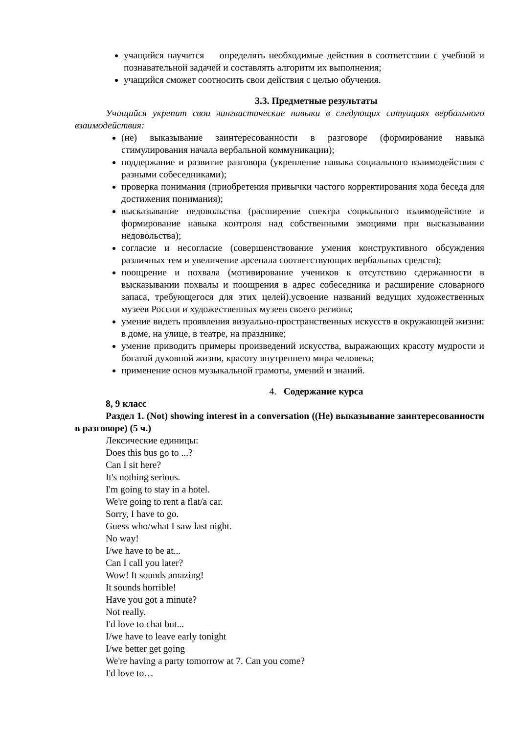учащийся научится определять необходимые действия в соответствии с учебной и познавательной задачей и составлять алгоритм их выполнения;
учащийся сможет соотносить свои действия с целью обучения.
3.3. Предметные результаты
Учащийся укрепит свои лингвистические навыки в следующих ситуациях вербального взаимодействия:
(не) выказывание заинтересованности в разговоре (формирование навыка стимулирования начала вербальной коммуникации);
поддержание и развитие разговора (укрепление навыка социального взаимодействия с разными собеседниками);
проверка понимания (приобретения привычки частого корректирования хода беседа для достижения понимания);
высказывание недовольства (расширение спектра социального взаимодействие и формирование навыка контроля над собственными эмоциями при высказывании недовольства);
согласие и несогласие (совершенствование умения конструктивного обсуждения различных тем и увеличение арсенала соответствующих вербальных средств);
поощрение и похвала (мотивирование учеников к отсутствию сдержанности в высказывании похвалы и поощрения в адрес собеседника и расширение словарного запаса, требующегося для этих целей).усвоение названий ведущих художественных музеев России и художественных музеев своего региона;
умение видеть проявления визуально-пространственных искусств в окружающей жизни: в доме, на улице, в театре, на празднике;
умение приводить примеры произведений искусства, выражающих красоту мудрости и богатой духовной жизни, красоту внутреннего мира человека;
применение основ музыкальной грамоты, умений и знаний.
4. Содержание курса
8, 9 класс
Раздел 1. (Not) showing interest in a conversation ((Не) выказывание заинтересованности в разговоре) (5 ч.)
Лексические единицы:
Does this bus go to ...?
Can I sit here?
It's nothing serious.
I'm going to stay in a hotel.
We're going to rent a flat/a car.
Sorry, I have to go.
Guess who/what I saw last night.
No way!
I/we have to be at...
Can I call you later?
Wow! It sounds amazing!
It sounds horrible!
Have you got a minute?
Not really.
I'd love to chat but...
I/we have to leave early tonight
I/we better get going
We're having a party tomorrow at 7. Can you come?
I'd love to…